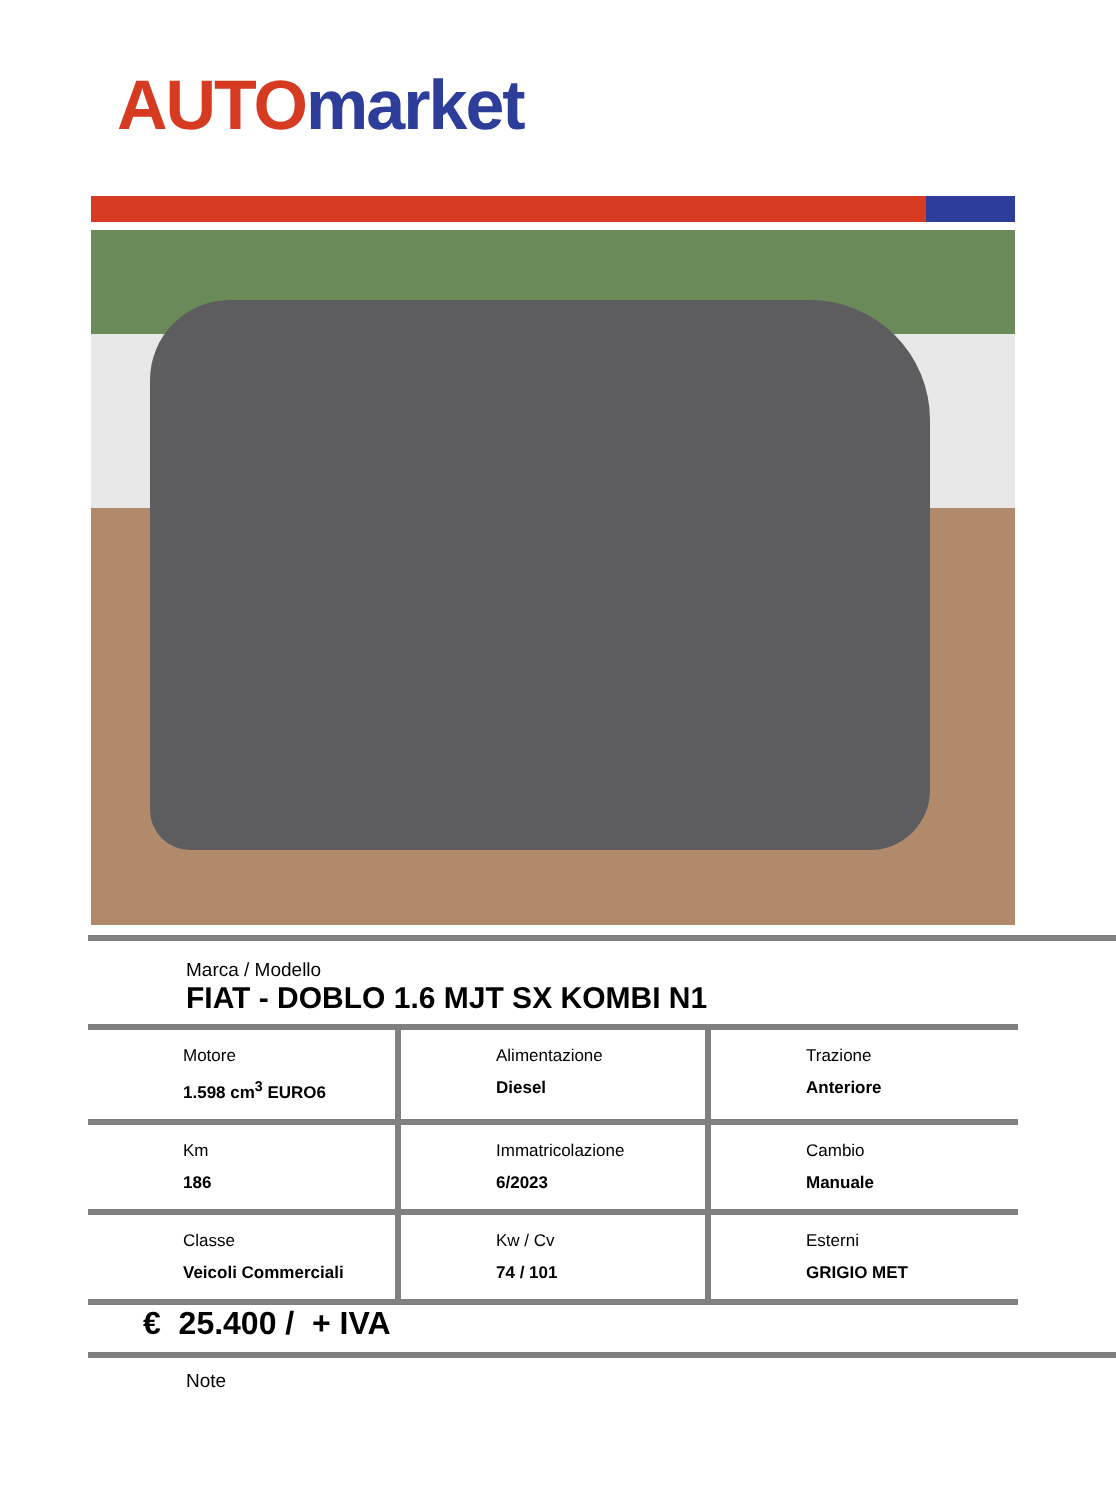AUTO market
Marca / Modello
FIAT - DOBLO 1.6 MJT SX KOMBI N1
| Motore 1.598 cm<sup>3</sup> EURO6 | Alimentazione Diesel | Trazione Anteriore |
| Km 186 | Immatricolazione 6/2023 | Cambio Manuale |
| Classe Veicoli Commerciali | Kw / Cv 74 / 101 | Esterni GRIGIO MET |
€ 25.400 / + IVA
Note